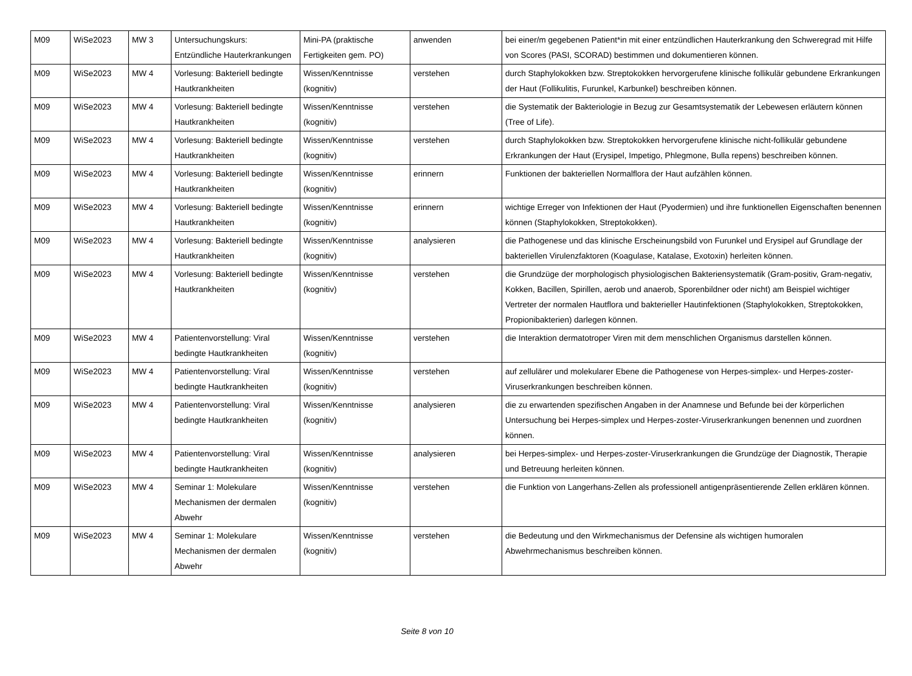| M09 | WiSe2023 | MW 3 | Untersuchungskurs: Entzündliche Hauterkrankungen | Mini-PA (praktische Fertigkeiten gem. PO) | anwenden | bei einer/m gegebenen Patient*in mit einer entzündlichen Hauterkrankung den Schweregrad mit Hilfe von Scores (PASI, SCORAD) bestimmen und dokumentieren können. |
| M09 | WiSe2023 | MW 4 | Vorlesung: Bakteriell bedingte Hautkrankheiten | Wissen/Kenntnisse (kognitiv) | verstehen | durch Staphylokokken bzw. Streptokokken hervorgerufene klinische follikulär gebundene Erkrankungen der Haut (Follikulitis, Furunkel, Karbunkel) beschreiben können. |
| M09 | WiSe2023 | MW 4 | Vorlesung: Bakteriell bedingte Hautkrankheiten | Wissen/Kenntnisse (kognitiv) | verstehen | die Systematik der Bakteriologie in Bezug zur Gesamtsystematik der Lebewesen erläutern können (Tree of Life). |
| M09 | WiSe2023 | MW 4 | Vorlesung: Bakteriell bedingte Hautkrankheiten | Wissen/Kenntnisse (kognitiv) | verstehen | durch Staphylokokken bzw. Streptokokken hervorgerufene klinische nicht-follikulär gebundene Erkrankungen der Haut (Erysipel, Impetigo, Phlegmone, Bulla repens) beschreiben können. |
| M09 | WiSe2023 | MW 4 | Vorlesung: Bakteriell bedingte Hautkrankheiten | Wissen/Kenntnisse (kognitiv) | erinnern | Funktionen der bakteriellen Normalflora der Haut aufzählen können. |
| M09 | WiSe2023 | MW 4 | Vorlesung: Bakteriell bedingte Hautkrankheiten | Wissen/Kenntnisse (kognitiv) | erinnern | wichtige Erreger von Infektionen der Haut (Pyodermien) und ihre funktionellen Eigenschaften benennen können (Staphylokokken, Streptokokken). |
| M09 | WiSe2023 | MW 4 | Vorlesung: Bakteriell bedingte Hautkrankheiten | Wissen/Kenntnisse (kognitiv) | analysieren | die Pathogenese und das klinische Erscheinungsbild von Furunkel und Erysipel auf Grundlage der bakteriellen Virulenzfaktoren (Koagulase, Katalase, Exotoxin) herleiten können. |
| M09 | WiSe2023 | MW 4 | Vorlesung: Bakteriell bedingte Hautkrankheiten | Wissen/Kenntnisse (kognitiv) | verstehen | die Grundzüge der morphologisch physiologischen Bakteriensystematik (Gram-positiv, Gram-negativ, Kokken, Bacillen, Spirillen, aerob und anaerob, Sporenbildner oder nicht) am Beispiel wichtiger Vertreter der normalen Hautflora und bakterieller Hautinfektionen (Staphylokokken, Streptokokken, Propionibakterien) darlegen können. |
| M09 | WiSe2023 | MW 4 | Patientenvorstellung: Viral bedingte Hautkrankheiten | Wissen/Kenntnisse (kognitiv) | verstehen | die Interaktion dermatotroper Viren mit dem menschlichen Organismus darstellen können. |
| M09 | WiSe2023 | MW 4 | Patientenvorstellung: Viral bedingte Hautkrankheiten | Wissen/Kenntnisse (kognitiv) | verstehen | auf zellulärer und molekularer Ebene die Pathogenese von Herpes-simplex- und Herpes-zoster-Viruserkrankungen beschreiben können. |
| M09 | WiSe2023 | MW 4 | Patientenvorstellung: Viral bedingte Hautkrankheiten | Wissen/Kenntnisse (kognitiv) | analysieren | die zu erwartenden spezifischen Angaben in der Anamnese und Befunde bei der körperlichen Untersuchung bei Herpes-simplex und Herpes-zoster-Viruserkrankungen benennen und zuordnen können. |
| M09 | WiSe2023 | MW 4 | Patientenvorstellung: Viral bedingte Hautkrankheiten | Wissen/Kenntnisse (kognitiv) | analysieren | bei Herpes-simplex- und Herpes-zoster-Viruserkrankungen die Grundzüge der Diagnostik, Therapie und Betreuung herleiten können. |
| M09 | WiSe2023 | MW 4 | Seminar 1: Molekulare Mechanismen der dermalen Abwehr | Wissen/Kenntnisse (kognitiv) | verstehen | die Funktion von Langerhans-Zellen als professionell antigenpräsentierende Zellen erklären können. |
| M09 | WiSe2023 | MW 4 | Seminar 1: Molekulare Mechanismen der dermalen Abwehr | Wissen/Kenntnisse (kognitiv) | verstehen | die Bedeutung und den Wirkmechanismus der Defensine als wichtigen humoralen Abwehrmechanismus beschreiben können. |
Seite 8 von 10